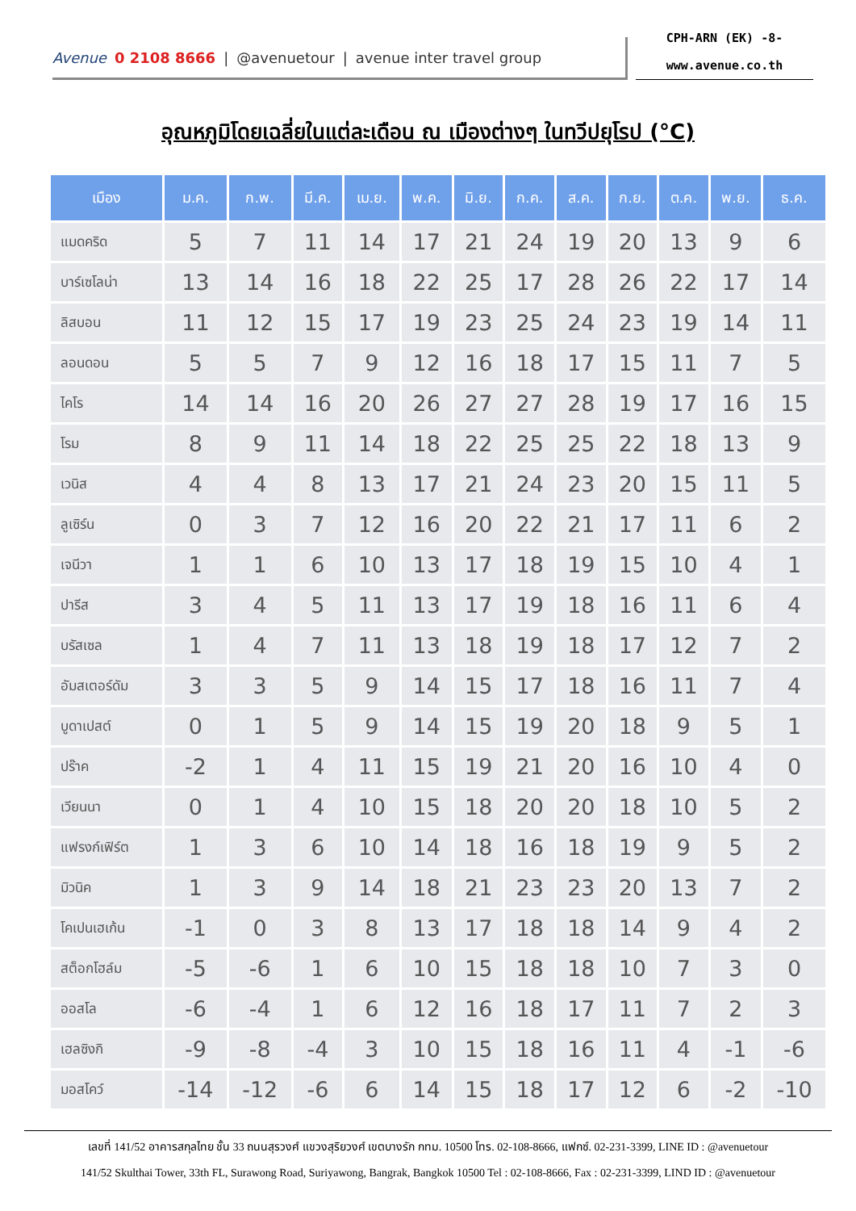Avenue 0 2108 8666 | @avenuetour | avenue inter travel group
CPH-ARN (EK) -8-
www.avenue.co.th
อุณหภูมิโดยเฉลี่ยในแต่ละเดือน ณ เมืองต่างๆ ในทวีปยุโรป (°C)
| เมือง | ม.ค. | ก.พ. | มี.ค. | เม.ย. | พ.ค. | มิ.ย. | ก.ค. | ส.ค. | ก.ย. | ต.ค. | พ.ย. | ธ.ค. |
| --- | --- | --- | --- | --- | --- | --- | --- | --- | --- | --- | --- | --- |
| แมดคริด | 5 | 7 | 11 | 14 | 17 | 21 | 24 | 19 | 20 | 13 | 9 | 6 |
| บาร์เซโลน่า | 13 | 14 | 16 | 18 | 22 | 25 | 17 | 28 | 26 | 22 | 17 | 14 |
| ลิสบอน | 11 | 12 | 15 | 17 | 19 | 23 | 25 | 24 | 23 | 19 | 14 | 11 |
| ลอนดอน | 5 | 5 | 7 | 9 | 12 | 16 | 18 | 17 | 15 | 11 | 7 | 5 |
| ไคโร | 14 | 14 | 16 | 20 | 26 | 27 | 27 | 28 | 19 | 17 | 16 | 15 |
| โรม | 8 | 9 | 11 | 14 | 18 | 22 | 25 | 25 | 22 | 18 | 13 | 9 |
| เวนิส | 4 | 4 | 8 | 13 | 17 | 21 | 24 | 23 | 20 | 15 | 11 | 5 |
| ลูเซิร์น | 0 | 3 | 7 | 12 | 16 | 20 | 22 | 21 | 17 | 11 | 6 | 2 |
| เจนีวา | 1 | 1 | 6 | 10 | 13 | 17 | 18 | 19 | 15 | 10 | 4 | 1 |
| ปารีส | 3 | 4 | 5 | 11 | 13 | 17 | 19 | 18 | 16 | 11 | 6 | 4 |
| บรัสเซล | 1 | 4 | 7 | 11 | 13 | 18 | 19 | 18 | 17 | 12 | 7 | 2 |
| อัมสเตอร์ดัม | 3 | 3 | 5 | 9 | 14 | 15 | 17 | 18 | 16 | 11 | 7 | 4 |
| บูดาเปสต์ | 0 | 1 | 5 | 9 | 14 | 15 | 19 | 20 | 18 | 9 | 5 | 1 |
| ปร๊าค | -2 | 1 | 4 | 11 | 15 | 19 | 21 | 20 | 16 | 10 | 4 | 0 |
| เวียนนา | 0 | 1 | 4 | 10 | 15 | 18 | 20 | 20 | 18 | 10 | 5 | 2 |
| แฟรงก์เฟิร์ต | 1 | 3 | 6 | 10 | 14 | 18 | 16 | 18 | 19 | 9 | 5 | 2 |
| มิวนิค | 1 | 3 | 9 | 14 | 18 | 21 | 23 | 23 | 20 | 13 | 7 | 2 |
| โคเปนเฮเก้น | -1 | 0 | 3 | 8 | 13 | 17 | 18 | 18 | 14 | 9 | 4 | 2 |
| สต็อกโฮล์ม | -5 | -6 | 1 | 6 | 10 | 15 | 18 | 18 | 10 | 7 | 3 | 0 |
| ออสโล | -6 | -4 | 1 | 6 | 12 | 16 | 18 | 17 | 11 | 7 | 2 | 3 |
| เฮลซิงกิ | -9 | -8 | -4 | 3 | 10 | 15 | 18 | 16 | 11 | 4 | -1 | -6 |
| มอสโคว์ | -14 | -12 | -6 | 6 | 14 | 15 | 18 | 17 | 12 | 6 | -2 | -10 |
เลขที่ 141/52 อาคารสกุลไทย ชั้น 33 ถนนสุรวงศ์ แขวงสุริยวงศ์ เขตบางรัก กทม. 10500 โทร. 02-108-8666, แฟกซ์. 02-231-3399, LINE ID : @avenuetour
141/52 Skulthai Tower, 33th FL, Surawong Road, Suriyawong, Bangrak, Bangkok 10500 Tel : 02-108-8666, Fax : 02-231-3399, LIND ID : @avenuetour